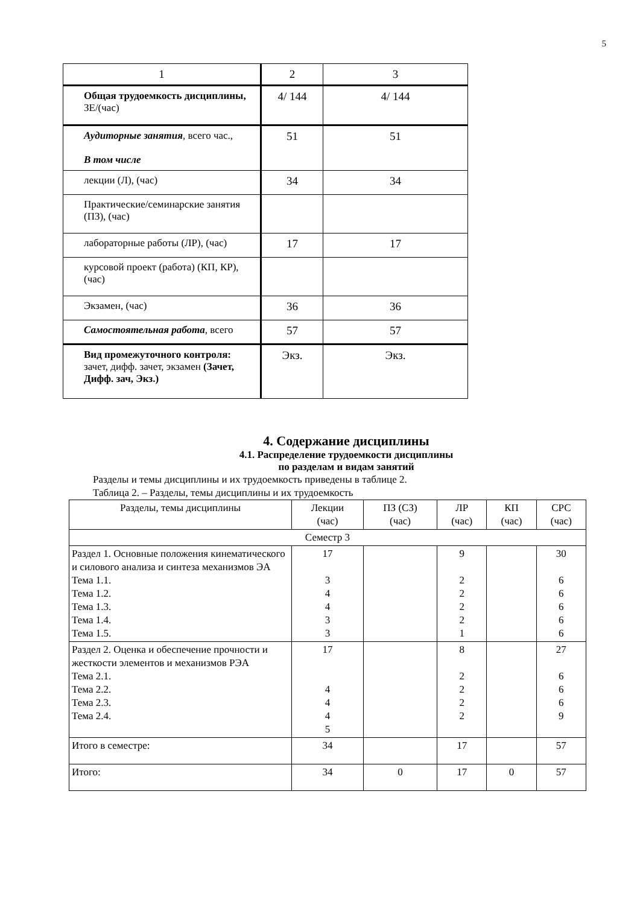5
| 1 | 2 | 3 |
| Общая трудоемкость дисциплины, ЗЕ/(час) | 4/ 144 | 4/ 144 |
| Аудиторные занятия , всего час., В том числе | 51 | 51 |
| лекции (Л), (час) | 34 | 34 |
| Практические/семинарские занятия (ПЗ), (час) | | |
| лабораторные работы (ЛР), (час) | 17 | 17 |
| курсовой проект (работа) (КП, КР), (час) | | |
| Экзамен, (час) | 36 | 36 |
| Самостоятельная работа , всего | 57 | 57 |
| Вид промежуточного контроля: зачет, дифф. зачет, экзамен (Зачет, Дифф. зач, Экз.) | Экз. | Экз. |
4. Содержание дисциплины
4.1. Распределение трудоемкости дисциплины
по разделам и видам занятий
Разделы и темы дисциплины и их трудоемкость приведены в таблице 2.
Таблица 2. – Разделы, темы дисциплины и их трудоемкость
| Разделы, темы дисциплины | Лекции (час) | ПЗ (СЗ) (час) | ЛР (час) | КП (час) | СРС (час) |
| Семестр 3 | | | | | |
| Раздел 1. Основные положения кинематического и силового анализа и синтеза механизмов ЭА Тема 1.1. Тема 1.2. Тема 1.3. Тема 1.4. Тема 1.5. | 17 3 4 4 3 3 | | 9 2 2 2 2 1 | | 30 6 6 6 6 6 |
| Раздел 2. Оценка и обеспечение прочности и жесткости элементов и механизмов РЭА Тема 2.1. Тема 2.2. Тема 2.3. Тема 2.4. | 17 4 4 4 5 | | 8 2 2 2 2 | | 27 6 6 6 9 |
| Итого в семестре: | 34 | | 17 | | 57 |
| Итого: | 34 | 0 | 17 | 0 | 57 |